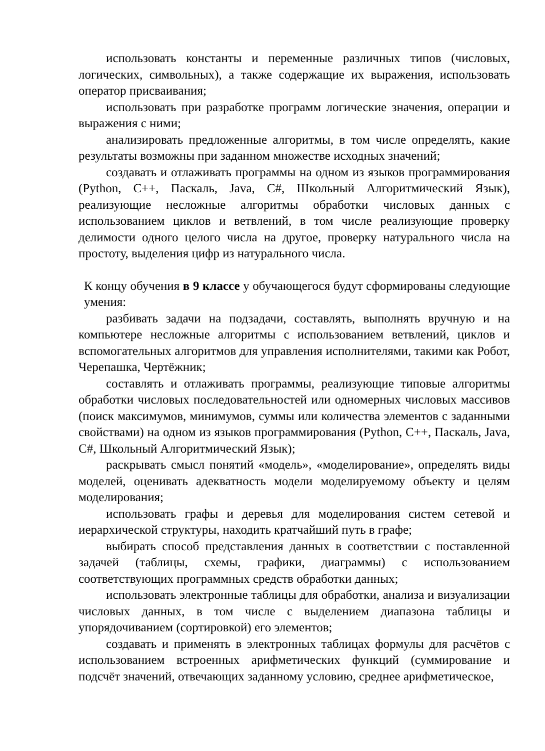использовать константы и переменные различных типов (числовых, логических, символьных), а также содержащие их выражения, использовать оператор присваивания;
использовать при разработке программ логические значения, операции и выражения с ними;
анализировать предложенные алгоритмы, в том числе определять, какие результаты возможны при заданном множестве исходных значений;
создавать и отлаживать программы на одном из языков программирования (Python, C++, Паскаль, Java, C#, Школьный Алгоритмический Язык), реализующие несложные алгоритмы обработки числовых данных с использованием циклов и ветвлений, в том числе реализующие проверку делимости одного целого числа на другое, проверку натурального числа на простоту, выделения цифр из натурального числа.
К концу обучения в 9 классе у обучающегося будут сформированы следующие умения:
разбивать задачи на подзадачи, составлять, выполнять вручную и на компьютере несложные алгоритмы с использованием ветвлений, циклов и вспомогательных алгоритмов для управления исполнителями, такими как Робот, Черепашка, Чертёжник;
составлять и отлаживать программы, реализующие типовые алгоритмы обработки числовых последовательностей или одномерных числовых массивов (поиск максимумов, минимумов, суммы или количества элементов с заданными свойствами) на одном из языков программирования (Python, C++, Паскаль, Java, C#, Школьный Алгоритмический Язык);
раскрывать смысл понятий «модель», «моделирование», определять виды моделей, оценивать адекватность модели моделируемому объекту и целям моделирования;
использовать графы и деревья для моделирования систем сетевой и иерархической структуры, находить кратчайший путь в графе;
выбирать способ представления данных в соответствии с поставленной задачей (таблицы, схемы, графики, диаграммы) с использованием соответствующих программных средств обработки данных;
использовать электронные таблицы для обработки, анализа и визуализации числовых данных, в том числе с выделением диапазона таблицы и упорядочиванием (сортировкой) его элементов;
создавать и применять в электронных таблицах формулы для расчётов с использованием встроенных арифметических функций (суммирование и подсчёт значений, отвечающих заданному условию, среднее арифметическое,